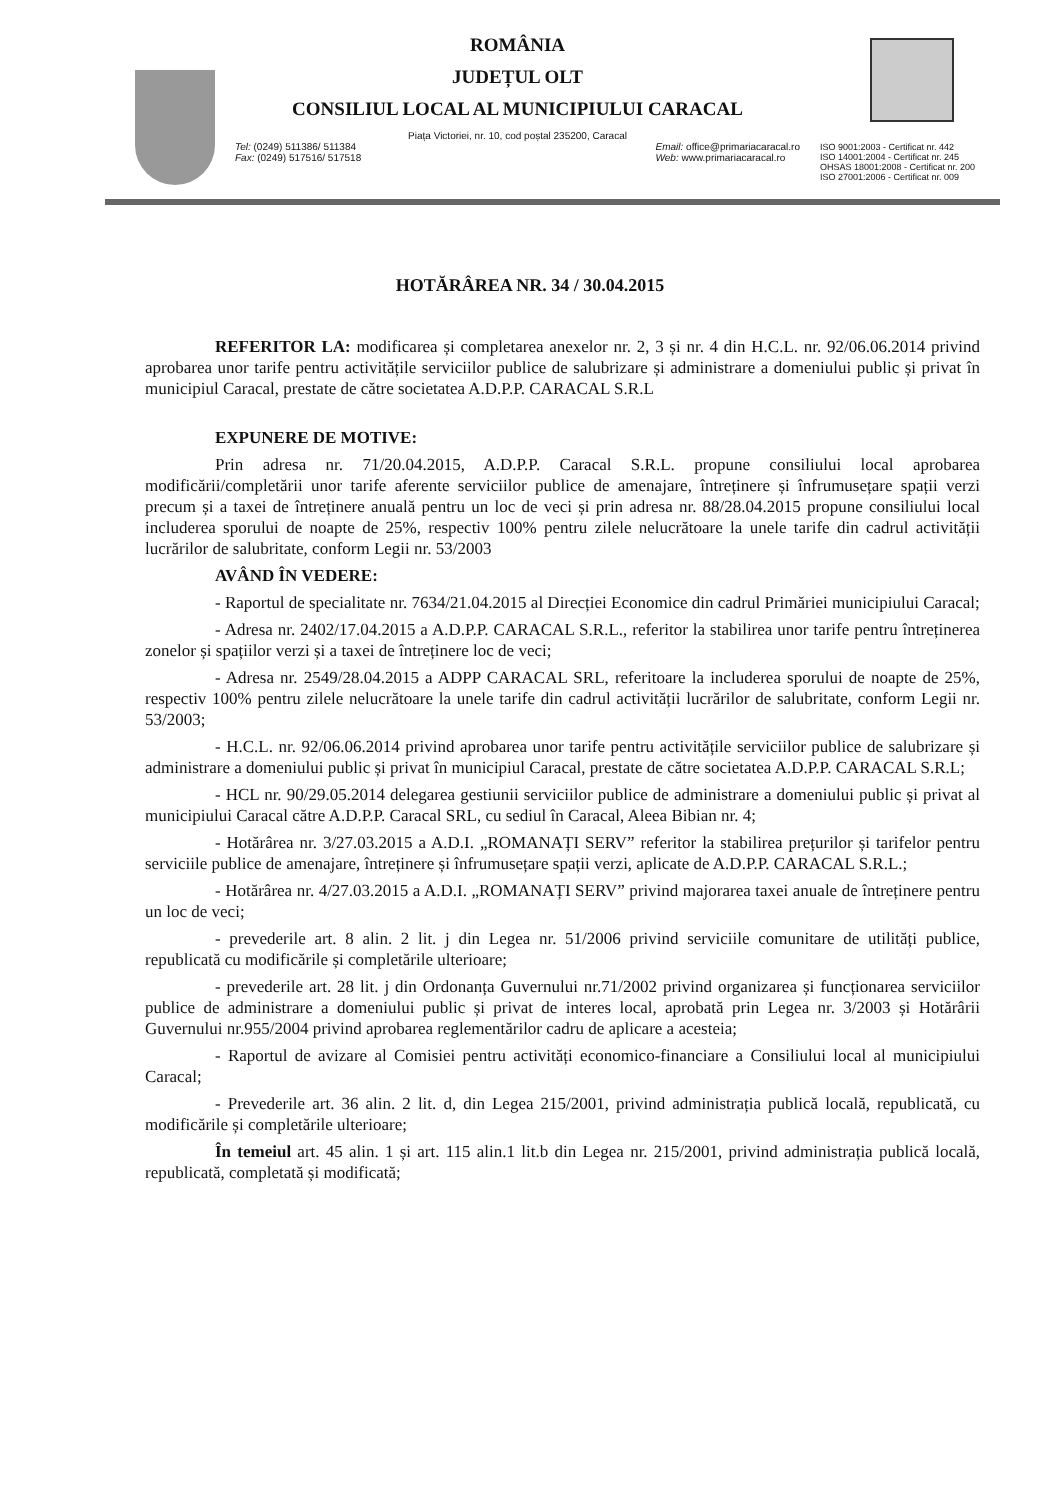ROMÂNIA
JUDEȚUL OLT
CONSILIUL LOCAL AL MUNICIPIULUI CARACAL
Piața Victoriei, nr. 10, cod poștal 235200, Caracal
Tel: (0249) 511386/ 511384
Fax: (0249) 517516/ 517518
Email: office@primariacaracal.ro
Web: www.primariacaracal.ro
ISO 9001:2003 - Certificat nr. 442
ISO 14001:2004 - Certificat nr. 245
OHSAS 18001:2008 - Certificat nr. 200
ISO 27001:2006 - Certificat nr. 009
HOTĂRÂREA NR. 34 / 30.04.2015
REFERITOR LA: modificarea și completarea anexelor nr. 2, 3 și nr. 4 din H.C.L. nr. 92/06.06.2014 privind aprobarea unor tarife pentru activitățile serviciilor publice de salubrizare și administrare a domeniului public și privat în municipiul Caracal, prestate de către societatea A.D.P.P. CARACAL S.R.L
EXPUNERE DE MOTIVE:
Prin adresa nr. 71/20.04.2015, A.D.P.P. Caracal S.R.L. propune consiliului local aprobarea modificării/completării unor tarife aferente serviciilor publice de amenajare, întreținere și înfrumusețare spații verzi precum și a taxei de întreținere anuală pentru un loc de veci și prin adresa nr. 88/28.04.2015 propune consiliului local includerea sporului de noapte de 25%, respectiv 100% pentru zilele nelucrătoare la unele tarife din cadrul activității lucrărilor de salubritate, conform Legii nr. 53/2003
AVÂND ÎN VEDERE:
- Raportul de specialitate nr. 7634/21.04.2015 al Direcției Economice din cadrul Primăriei municipiului Caracal;
- Adresa nr. 2402/17.04.2015 a A.D.P.P. CARACAL S.R.L., referitor la stabilirea unor tarife pentru întreținerea zonelor și spațiilor verzi și a taxei de întreținere loc de veci;
- Adresa nr. 2549/28.04.2015 a ADPP CARACAL SRL, referitoare la includerea sporului de noapte de 25%, respectiv 100% pentru zilele nelucrătoare la unele tarife din cadrul activității lucrărilor de salubritate, conform Legii nr. 53/2003;
- H.C.L. nr. 92/06.06.2014 privind aprobarea unor tarife pentru activitățile serviciilor publice de salubrizare și administrare a domeniului public și privat în municipiul Caracal, prestate de către societatea A.D.P.P. CARACAL S.R.L;
- HCL nr. 90/29.05.2014 delegarea gestiunii serviciilor publice de administrare a domeniului public și privat al municipiului Caracal către A.D.P.P. Caracal SRL, cu sediul în Caracal, Aleea Bibian nr. 4;
- Hotărârea nr. 3/27.03.2015 a A.D.I. „ROMANAȚI SERV” referitor la stabilirea prețurilor și tarifelor pentru serviciile publice de amenajare, întreținere și înfrumusețare spații verzi, aplicate de A.D.P.P. CARACAL S.R.L.;
- Hotărârea nr. 4/27.03.2015 a A.D.I. „ROMANAȚI SERV” privind majorarea taxei anuale de întreținere pentru un loc de veci;
- prevederile art. 8 alin. 2 lit. j din Legea nr. 51/2006 privind serviciile comunitare de utilități publice, republicată cu modificările și completările ulterioare;
- prevederile art. 28 lit. j din Ordonanța Guvernului nr.71/2002 privind organizarea și funcționarea serviciilor publice de administrare a domeniului public și privat de interes local, aprobată prin Legea nr. 3/2003 și Hotărârii Guvernului nr.955/2004 privind aprobarea reglementărilor cadru de aplicare a acesteia;
- Raportul de avizare al Comisiei pentru activități economico-financiare a Consiliului local al municipiului Caracal;
- Prevederile art. 36 alin. 2 lit. d, din Legea 215/2001, privind administrația publică locală, republicată, cu modificările și completările ulterioare;
În temeiul art. 45 alin. 1 și art. 115 alin.1 lit.b din Legea nr. 215/2001, privind administrația publică locală, republicată, completată și modificată;